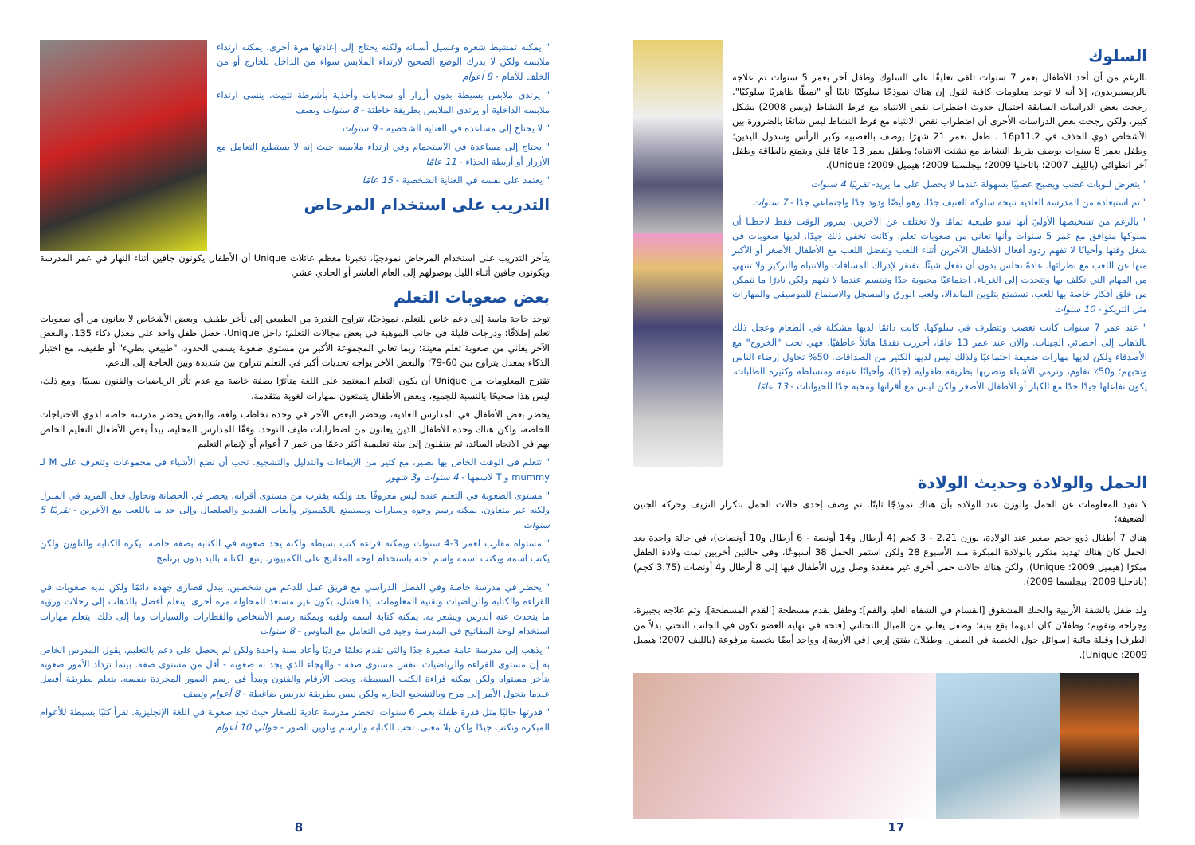" يمكنه تمشيط شعره وغسيل أسنانه ولكنه يحتاج إلى إعادتها مرة أخرى. يمكنه ارتداء ملابسه ولكن لا يدرك الوضع الصحيح لارتداء الملابس سواء من الداخل للخارج أو من الخلف للأمام - 8 أعوام
" يرتدي ملابس بسيطة بدون أزرار أو سحابات وأحذية بأشرطة تثبيت. ينسى ارتداء ملابسه الداخلية أو يرتدي الملابس بطريقة خاطئة - 8 سنوات ونصف
" لا يحتاج إلى مساعدة في العناية الشخصية - 9 سنوات
" يحتاج إلى مساعدة في الاستحمام وفي ارتداء ملابسه حيث إنه لا يستطيع التعامل مع الأزرار أو أربطة الحذاء - 11 عامًا
" يعتمد على نفسه في العناية الشخصية - 15 عامًا
التدريب على استخدام المرحاض
يتأخر التدريب على استخدام المرحاض نموذجيًا، تخبرنا معظم عائلات Unique أن الأطفال يكونون جافين أثناء النهار في عمر المدرسة ويكونون جافين أثناء الليل بوصولهم إلى العام العاشر أو الحادي عشر.
بعض صعوبات التعلم
توجد حاجة ماسة إلى دعم خاص للتعلم. نموذجيًا، تتراوح القدرة من الطبيعي إلى تأخر طفيف. وبعض الأشخاص لا يعانون من أي صعوبات تعلم إطلاقًا؛ ودرجات قليلة في جانب الموهبة في بعض مجالات التعلم؛ داخل Unique، حصل طفل واحد على معدل ذكاء 135. والبعض الآخر يعاني من صعوبة تعلم معينة؛ ربما تعاني المجموعة الأكبر من مستوى صعوبة يسمى الحدود، "طبيعي بطيء" أو طفيف، مع اختبار الذكاء بمعدل يتراوح بين 60-79؛ والبعض الآخر يواجه تحديات أكبر في التعلم تتراوح بين شديدة وبين الحاجة إلى الدعم.
تقترح المعلومات من Unique أن يكون التعلم المعتمد على اللغة متأثرًا بصفة خاصة مع عدم تأثر الرياضيات والفنون نسبيًا. ومع ذلك، ليس هذا صحيحًا بالنسبة للجميع، وبعض الأطفال يتمتعون بمهارات لغوية متقدمة.
يحضر بعض الأطفال في المدارس العادية، ويحضر البعض الآخر في وحدة تخاطب ولغة، والبعض يحضر مدرسة خاصة لذوي الاحتياجات الخاصة، ولكن هناك وحدة للأطفال الذين يعانون من اضطرابات طيف التوحد. وفقًا للمدارس المحلية، يبدأ بعض الأطفال التعليم الخاص بهم في الاتجاه السائد، ثم ينتقلون إلى بيئة تعليمية أكثر دعمًا من عمر 7 أعوام أو لإتمام التعليم
" تتعلم في الوقت الخاص بها بصبر، مع كثير من الإيماءات والتدليل والتشجيع. تحب أن نضع الأشياء في مجموعات وتتعرف على M لـ mummy و T لاسمها - 4 سنوات و3 شهور
" مستوى الصعوبة في التعلم عنده ليس معروفًا بعد ولكنه يقترب من مستوى أقرانه. يحضر في الحضانة ونحاول فعل المزيد في المنزل ولكنه غير متعاون. يمكنه رسم وجوه وسيارات ويستمتع بالكمبيوتر وألعاب الفيديو والصلصال وإلى حد ما باللعب مع الآخرين - تقريبًا 5 سنوات
" مستواه مقارب لعمر 3-4 سنوات ويمكنه قراءة كتب بسيطة ولكنه يجد صعوبة في الكتابة بصفة خاصة. يكره الكتابة والتلوين ولكن يكتب اسمه ويكتب اسمه واسم أخته باستخدام لوحة المفاتيح على الكمبيوتر. يتبع الكتابة باليد بدون برنامج
" يحضر في مدرسة خاصة وفي الفصل الدراسي مع فريق عمل للدعم من شخصين. يبذل قصارى جهده دائمًا ولكن لديه صعوبات في القراءة والكتابة والرياضيات وتقنية المعلومات. إذا فشل، يكون غير مستعد للمحاولة مرة أخرى. يتعلم أفضل بالذهاب إلى رحلات ورؤية ما يتحدث عنه الدرس ويشعر به. يمكنه كتابة اسمه ولقبه ويمكنه رسم الأشخاص والقطارات والسيارات وما إلى ذلك. يتعلم مهارات استخدام لوحة المفاتيح في المدرسة وجيد في التعامل مع الماوس - 8 سنوات
" يذهب إلى مدرسة عامة صغيرة جدًا والتي تقدم تعلمًا فرديًا وأعاد سنة واحدة ولكن لم يحصل على دعم بالتعليم. يقول المدرس الخاص به إن مستوى القراءة والرياضيات بنفس مستوى صفه - والهجاء الذي يجد به صعوبة - أقل من مستوى صفه. بينما تزداد الأمور صعوبة يتأخر مستواه ولكن يمكنه قراءة الكتب البسيطة، ويحب الأرقام والفنون ويبدأ في رسم الصور المجردة بنفسه. يتعلم بطريقة أفضل عندما يتحول الأمر إلى مرح وبالتشجيع الحازم ولكن ليس بطريقة تدريس ضاغطة - 8 أعوام ونصف
" قدرتها حاليًا مثل قدرة طفلة بعمر 6 سنوات. تحضر مدرسة عادية للصغار حيث تجد صعوبة في اللغة الإنجليزية. تقرأ كتبًا بسيطة للأعوام المبكرة وتكتب جيدًا ولكن بلا معنى. تحب الكتابة والرسم وتلوين الصور - حوالي 10 أعوام
8
السلوك
بالرغم من أن أحد الأطفال بعمر 7 سنوات تلقى تعليقًا على السلوك وطفل آخر بعمر 5 سنوات تم علاجه بالريسبيريدون، إلا أنه لا توجد معلومات كافية لقول إن هناك نموذجًا سلوكيًا ثابتًا أو "نمطًا ظاهريًا سلوكيًا". رجحت بعض الدراسات السابقة احتمال حدوث اضطراب نقص الانتباه مع فرط النشاط (ويس 2008) بشكل كبير، ولكن رجحت بعض الدراسات الأخرى أن اضطراب نقص الانتباه مع فرط النشاط ليس شائعًا بالضرورة بين الأشخاص ذوي الحذف في 16p11.2 . طفل بعمر 21 شهرًا يوصف بالعصبية وكبر الرأس وسدول اليدين؛ وطفل بعمر 8 سنوات يوصف بفرط النشاط مع تشتت الانتباه؛ وطفل بعمر 13 عامًا قلق ويتمتع بالطاقة وطفل آخر انطوائي (باللِيف 2007؛ باتاجليا 2009؛ بيجلسما 2009؛ هيميل 2009؛ Unique).
" يتعرض لنوبات غضب ويصبح عصبيًا بسهولة عندما لا يحصل على ما يريد- تقريبًا 4 سنوات
" تم استبعاده من المدرسة العادية نتيجة سلوكه العنيف جدًا. وهو أيضًا ودود جدًا واجتماعي جدًا - 7 سنوات
" بالرغم من تشخيصها الأوليّ أنها تبدو طبيعية تمامًا ولا تختلف عن الآخرين. بمرور الوقت فقط لاحظنا أن سلوكها متوافق مع عمر 5 سنوات وأنها تعاني من صعوبات تعلم. وكانت تخفي ذلك جيدًا. لديها صعوبات في شغل وقتها وأحيانًا لا تفهم ردود أفعال الأطفال الآخرين أثناء اللعب وتفضل اللعب مع الأطفال الأصغر أو الأكبر منها عن اللعب مع نظرائها. عادةً تجلس بدون أن تفعل شيئًا. تفتقر لإدراك المسافات والانتباه والتركيز ولا تنتهي من المهام التي تكلف بها وتتحدث إلى الغرباء. اجتماعيًا محبوبة جدًا وتبتسم عندما لا تفهم ولكن نادرًا ما تتمكن من خلق أفكار خاصة بها للعب. تستمتع بتلوين الماندالا، ولعب الورق والمسجل والاستماع للموسيقى والمهارات مثل التريكو - 10 سنوات
" عند عمر 7 سنوات كانت تغضب وتتطرف في سلوكها. كانت دائمًا لديها مشكلة في الطعام وعجل ذلك بالذهاب إلى أخصائي الجينات. والآن عند عمر 13 عامًا، أحرزت تقدمًا هائلاً عاطفيًا. فهي تحب "الخروج" مع الأصدقاء ولكن لديها مهارات ضعيفة اجتماعيًا ولذلك ليس لديها الكثير من الصداقات. 50% تحاول إرضاء الناس وتحبهم؛ و50٪ تقاوم، وترمي الأشياء وتضربها بطريقة طفولية (جدًا)، وأحيانًا عنيفة ومتسلطة وكثيرة الطلبات. يكون تفاعلها جيدًا جدًا مع الكبار أو الأطفال الأصغر ولكن ليس مع أقرانها ومحبة جدًا للحيوانات - 13 عامًا
الحمل والولادة وحديث الولادة
لا تفيد المعلومات عن الحمل والوزن عند الولادة بأن هناك نموذجًا ثابتًا. تم وصف إحدى حالات الحمل بتكرار النزيف وحركة الجنين الضعيفة؛
هناك 7 أطفال ذوو حجم صغير عند الولادة، بوزن 2.21 - 3 كجم (4 أرطال و14 أونصة - 6 أرطال و10 أونصات)، في حالة واحدة بعد الحمل كان هناك تهديد متكرر بالولادة المبكرة منذ الأسبوع 28 ولكن استمر الحمل 38 أسبوعًا، وفي حالتين أخريين تمت ولادة الطفل مبكرًا (هيميل 2009؛ Unique). ولكن هناك حالات حمل أخرى غير معقدة وصل وزن الأطفال فيها إلى 8 أرطال و4 أونصات (3.75 كجم) (باتاجليا 2009؛ بيجلسما 2009).
ولد طفل بالشفة الأرنبية والحنك المشقوق [انقسام في الشفاه العليا والفم]؛ وطفل بقدم مسطحة [القدم المسطحة]، وتم علاجه بجبيرة، وجراحة وتقويم؛ وطفلان كان لديهما بقع بنية؛ وطفل يعاني من المبال التحتاني [فتحة في نهاية العضو تكون في الجانب التحتي بدلاً من الطرف] وقيلة مائية [سوائل حول الخصية في الصفن] وطفلان بفتق إربي [في الأربية]، وواحد أيضًا بخصية مرفوعة (باللِيف 2007؛ هيميل 2009؛ Unique).
17